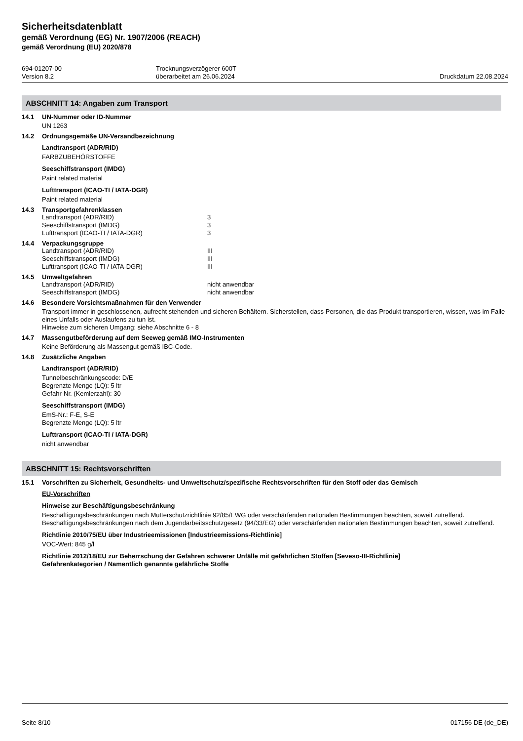Sicherheitsdatenblatt
gemäß Verordnung (EG) Nr. 1907/2006 (REACH)
gemäß Verordnung (EU) 2020/878
694-01207-00
Version 8.2
Trocknungsverzögerer 600T
überarbeitet am 26.06.2024
Druckdatum 22.08.2024
ABSCHNITT 14: Angaben zum Transport
14.1 UN-Nummer oder ID-Nummer
UN 1263
14.2 Ordnungsgemäße UN-Versandbezeichnung
Landtransport (ADR/RID)
FARBZUBEHÖRSTOFFE
Seeschiffstransport (IMDG)
Paint related material
Lufttransport (ICAO-TI / IATA-DGR)
Paint related material
14.3 Transportgefahrenklassen
Landtransport (ADR/RID) 3
Seeschiffstransport (IMDG) 3
Lufttransport (ICAO-TI / IATA-DGR) 3
14.4 Verpackungsgruppe
Landtransport (ADR/RID) III
Seeschiffstransport (IMDG) III
Lufttransport (ICAO-TI / IATA-DGR) III
14.5 Umweltgefahren
Landtransport (ADR/RID) nicht anwendbar
Seeschiffstransport (IMDG) nicht anwendbar
14.6 Besondere Vorsichtsmaßnahmen für den Verwender
Transport immer in geschlossenen, aufrecht stehenden und sicheren Behältern. Sicherstellen, dass Personen, die das Produkt transportieren, wissen, was im Falle eines Unfalls oder Auslaufens zu tun ist.
Hinweise zum sicheren Umgang: siehe Abschnitte 6 - 8
14.7 Massengutbeförderung auf dem Seeweg gemäß IMO-Instrumenten
Keine Beförderung als Massengut gemäß IBC-Code.
14.8 Zusätzliche Angaben
Landtransport (ADR/RID)
Tunnelbeschränkungscode: D/E
Begrenzte Menge (LQ): 5 ltr
Gefahr-Nr. (Kemlerzahl): 30
Seeschiffstransport (IMDG)
EmS-Nr.: F-E, S-E
Begrenzte Menge (LQ): 5 ltr
Lufttransport (ICAO-TI / IATA-DGR)
nicht anwendbar
ABSCHNITT 15: Rechtsvorschriften
15.1 Vorschriften zu Sicherheit, Gesundheits- und Umweltschutz/spezifische Rechtsvorschriften für den Stoff oder das Gemisch
EU-Vorschriften
Hinweise zur Beschäftigungsbeschränkung
Beschäftigungsbeschränkungen nach Mutterschutzrichtlinie 92/85/EWG oder verschärfenden nationalen Bestimmungen beachten, soweit zutreffend.
Beschäftigungsbeschränkungen nach dem Jugendarbeitsschutzgesetz (94/33/EG) oder verschärfenden nationalen Bestimmungen beachten, soweit zutreffend.
Richtlinie 2010/75/EU über Industrieemissionen [Industrieemissions-Richtlinie]
VOC-Wert: 845 g/l
Richtlinie 2012/18/EU zur Beherrschung der Gefahren schwerer Unfälle mit gefährlichen Stoffen [Seveso-III-Richtlinie]
Gefahrenkategorien / Namentlich genannte gefährliche Stoffe
Seite 8/10 017156 DE (de_DE)